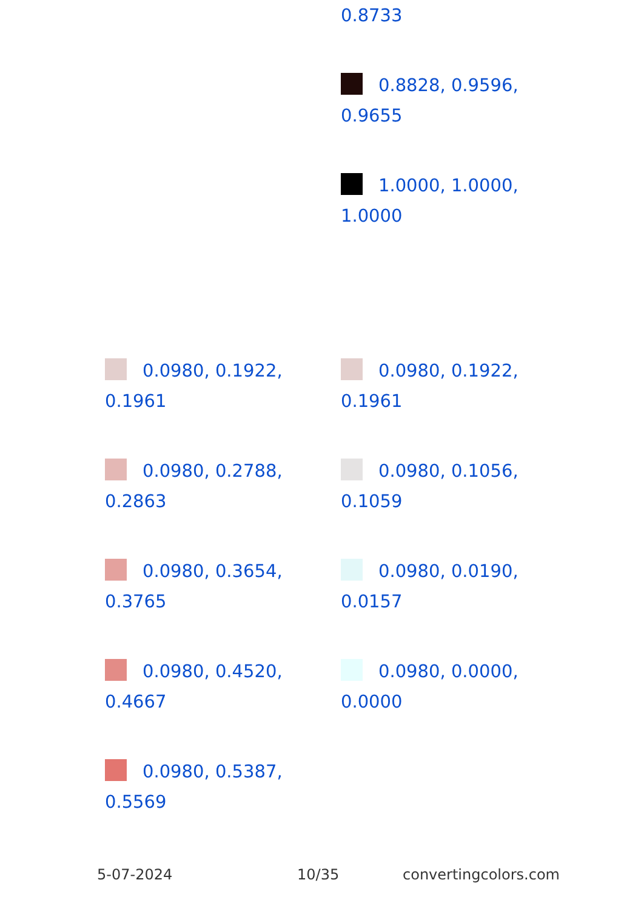0.8733
0.8828, 0.9596, 0.9655
1.0000, 1.0000, 1.0000
0.0980, 0.1922, 0.1961
0.0980, 0.2788, 0.2863
0.0980, 0.3654, 0.3765
0.0980, 0.4520, 0.4667
0.0980, 0.5387, 0.5569
0.0980, 0.1922, 0.1961
0.0980, 0.1056, 0.1059
0.0980, 0.0190, 0.0157
0.0980, 0.0000, 0.0000
5-07-2024 10/35 convertingcolors.com